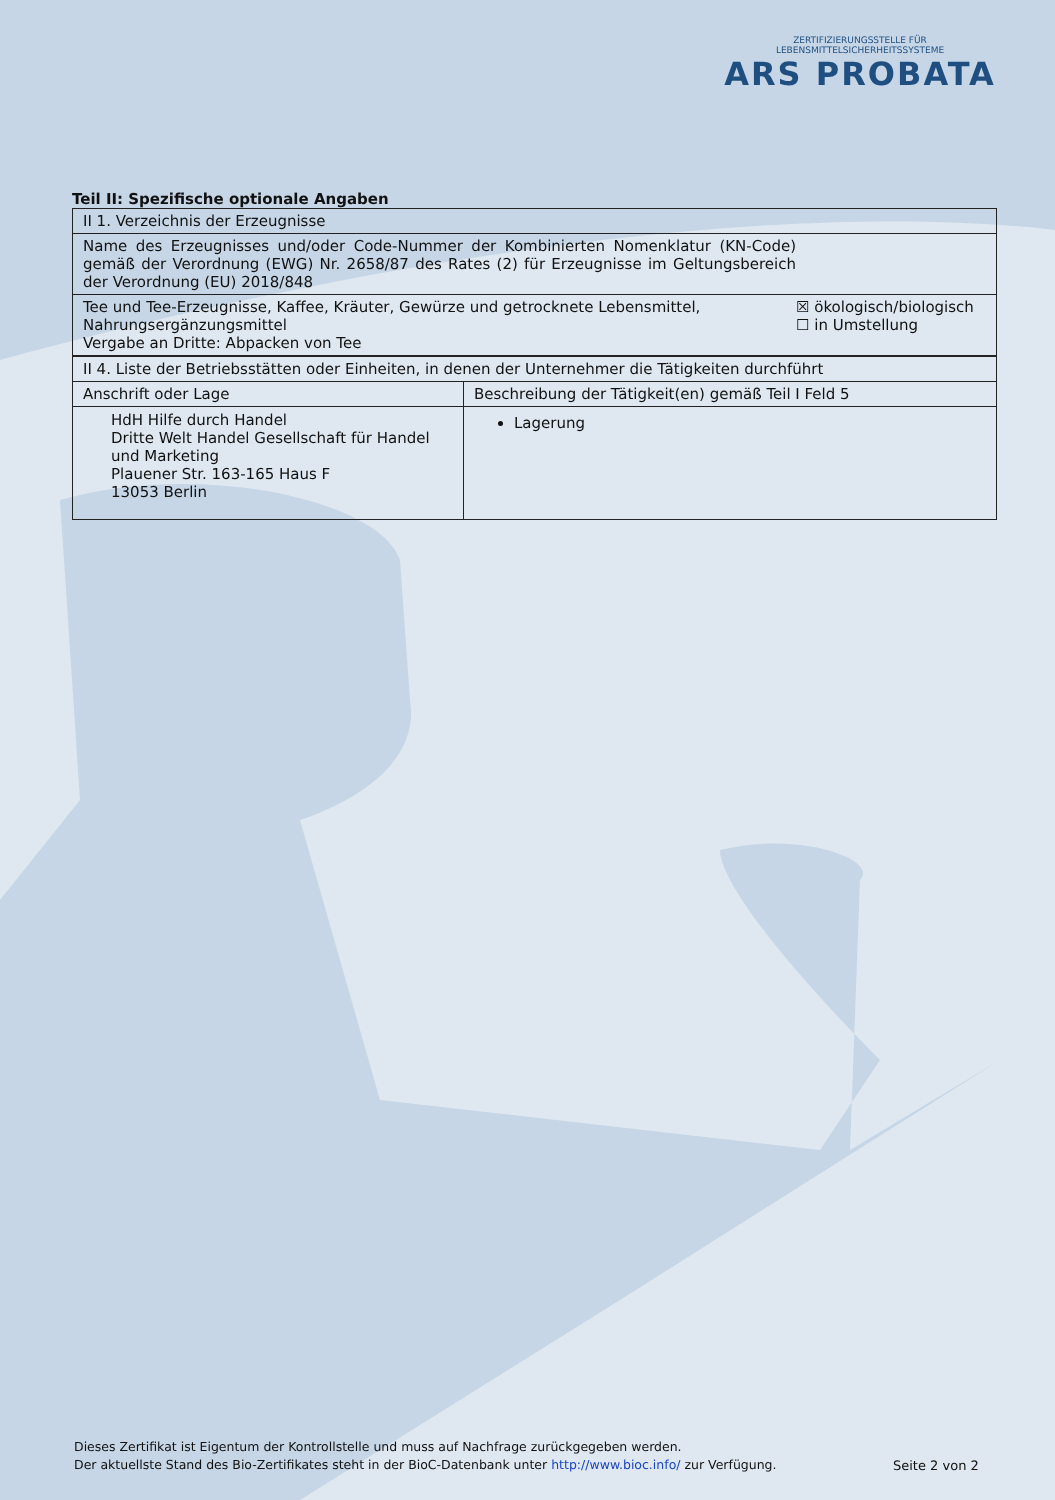ZERTIFIZIERUNGSSTELLE FÜR LEBENSMITTELSICHERHEITSSYSTEME
ARS PROBATA
Teil II: Spezifische optionale Angaben
| II 1. Verzeichnis der Erzeugnisse | |
| Name des Erzeugnisses und/oder Code-Nummer der Kombinierten Nomenklatur (KN-Code) gemäß der Verordnung (EWG) Nr. 2658/87 des Rates (2) für Erzeugnisse im Geltungsbereich der Verordnung (EU) 2018/848 | |
| Tee und Tee-Erzeugnisse, Kaffee, Kräuter, Gewürze und getrocknete Lebensmittel, Nahrungsergänzungsmittel Vergabe an Dritte: Abpacken von Tee | ☒ ökologisch/biologisch ☐ in Umstellung |
| II 4. Liste der Betriebsstätten oder Einheiten, in denen der Unternehmer die Tätigkeiten durchführt | |
| Anschrift oder Lage | Beschreibung der Tätigkeit(en) gemäß Teil I Feld 5 |
| HdH Hilfe durch Handel Dritte Welt Handel Gesellschaft für Handel und Marketing Plauener Str. 163-165 Haus F 13053 Berlin | Lagerung |
Dieses Zertifikat ist Eigentum der Kontrollstelle und muss auf Nachfrage zurückgegeben werden.
Der aktuellste Stand des Bio-Zertifikates steht in der BioC-Datenbank unter http://www.bioc.info/ zur Verfügung.
Seite 2 von 2